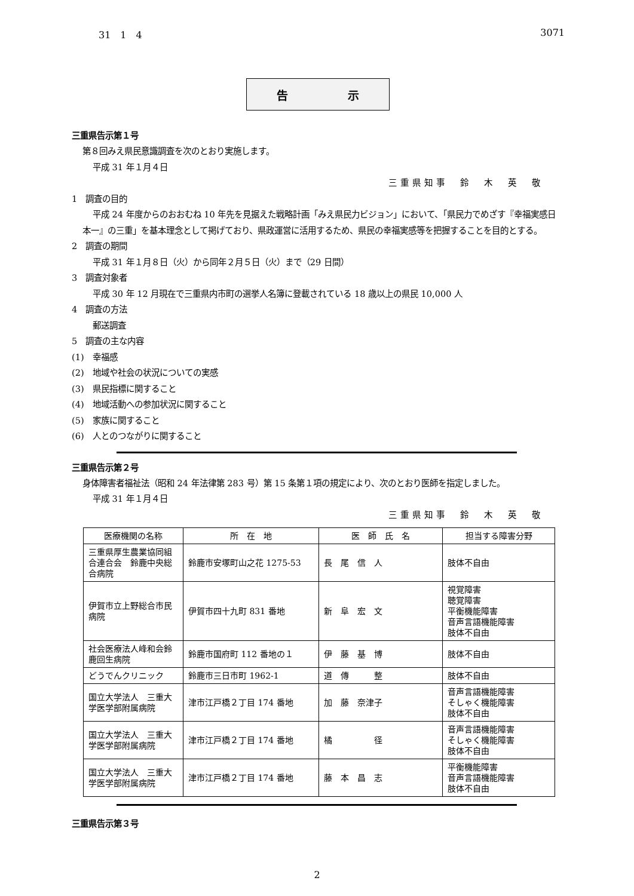31　1　4 3071
告 示
三重県告示第１号
第８回みえ県民意識調査を次のとおり実施します。
平成 31 年１月４日
三重県知事　鈴　木　英　敬
1　調査の目的
平成 24 年度からのおおむね 10 年先を見据えた戦略計画「みえ県民力ビジョン」において、「県民力でめざす『幸福実感日本一』の三重」を基本理念として掲げており、県政運営に活用するため、県民の幸福実感等を把握することを目的とする。
2　調査の期間
平成 31 年１月８日（火）から同年２月５日（火）まで（29 日間）
3　調査対象者
平成 30 年 12 月現在で三重県内市町の選挙人名簿に登載されている 18 歳以上の県民 10,000 人
4　調査の方法
郵送調査
5　調査の主な内容
(1)　幸福感
(2)　地域や社会の状況についての実感
(3)　県民指標に関すること
(4)　地域活動への参加状況に関すること
(5)　家族に関すること
(6)　人とのつながりに関すること
三重県告示第２号
身体障害者福祉法（昭和 24 年法律第 283 号）第 15 条第１項の規定により、次のとおり医師を指定しました。
平成 31 年１月４日
三重県知事　鈴　木　英　敬
| 医療機関の名称 | 所 在 地 | 医 師 氏 名 | 担当する障害分野 |
| --- | --- | --- | --- |
| 三重県厚生農業協同組合連合会 鈴鹿中央総合病院 | 鈴鹿市安塚町山之花 1275-53 | 長 尾 信 人 | 肢体不自由 |
| 伊賀市立上野総合市民病院 | 伊賀市四十九町 831 番地 | 新 阜 宏 文 | 視覚障害 聴覚障害 平衡機能障害 音声言語機能障害 肢体不自由 |
| 社会医療法人峰和会鈴鹿回生病院 | 鈴鹿市国府町 112 番地の１ | 伊 藤 基 博 | 肢体不自由 |
| どうでんクリニック | 鈴鹿市三日市町 1962-1 | 道 傳 整 | 肢体不自由 |
| 国立大学法人 三重大学医学部附属病院 | 津市江戸橋２丁目 174 番地 | 加 藤 奈津子 | 音声言語機能障害 そしゃく機能障害 肢体不自由 |
| 国立大学法人 三重大学医学部附属病院 | 津市江戸橋２丁目 174 番地 | 橘 径 | 音声言語機能障害 そしゃく機能障害 肢体不自由 |
| 国立大学法人 三重大学医学部附属病院 | 津市江戸橋２丁目 174 番地 | 藤 本 昌 志 | 平衡機能障害 音声言語機能障害 肢体不自由 |
三重県告示第３号
2